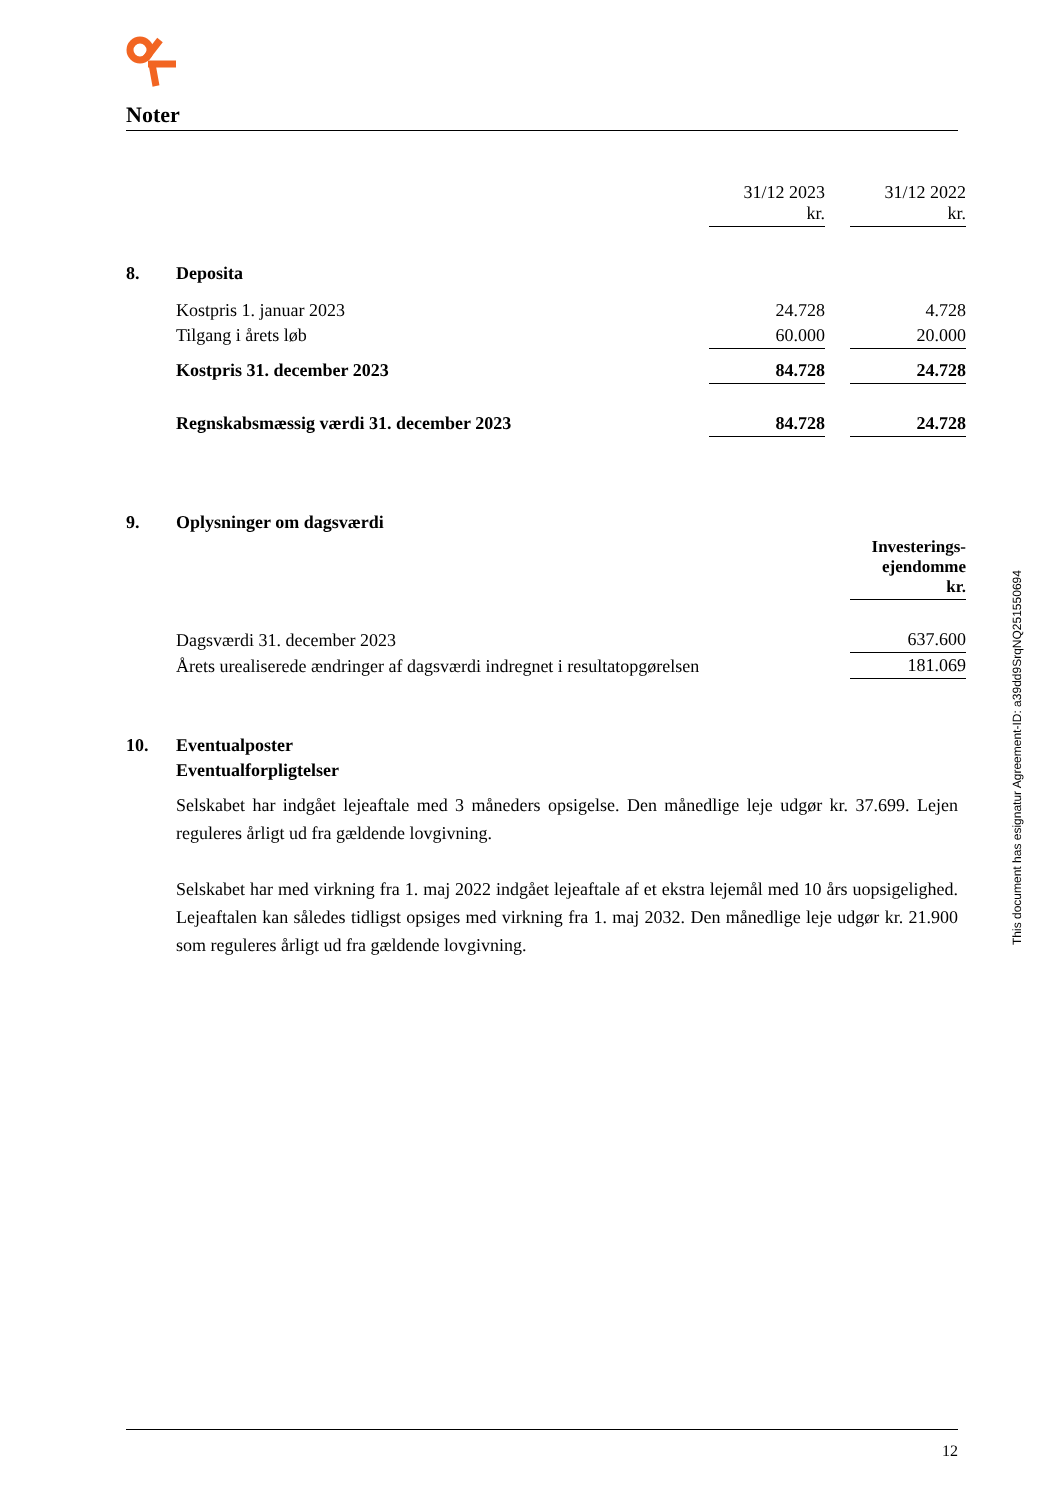Noter
| | | 31/12 2023 kr. | | 31/12 2022 kr. |
| 8. | Deposita | | | |
| | Kostpris 1. januar 2023 | 24.728 | | 4.728 |
| | Tilgang i årets løb | 60.000 | | 20.000 |
| | Kostpris 31. december 2023 | 84.728 | | 24.728 |
| | Regnskabsmæssig værdi 31. december 2023 | 84.728 | | 24.728 |
| 9. | Oplysninger om dagsværdi | | | |
| | | | | Investerings- ejendomme kr. |
| | Dagsværdi 31. december 2023 | | | 637.600 |
| | Årets urealiserede ændringer af dagsværdi indregnet i resultatopgørelsen | | | 181.069 |
| 10. | Eventualposter | | | |
| | Eventualforpligtelser | | | |
Selskabet har indgået lejeaftale med 3 måneders opsigelse. Den månedlige leje udgør kr. 37.699. Lejen reguleres årligt ud fra gældende lovgivning.
Selskabet har med virkning fra 1. maj 2022 indgået lejeaftale af et ekstra lejemål med 10 års uopsigelighed. Lejeaftalen kan således tidligst opsiges med virkning fra 1. maj 2032. Den månedlige leje udgør kr. 21.900 som reguleres årligt ud fra gældende lovgivning.
This document has esignatur Agreement-ID: a39dd9SrqNQ251550694
12